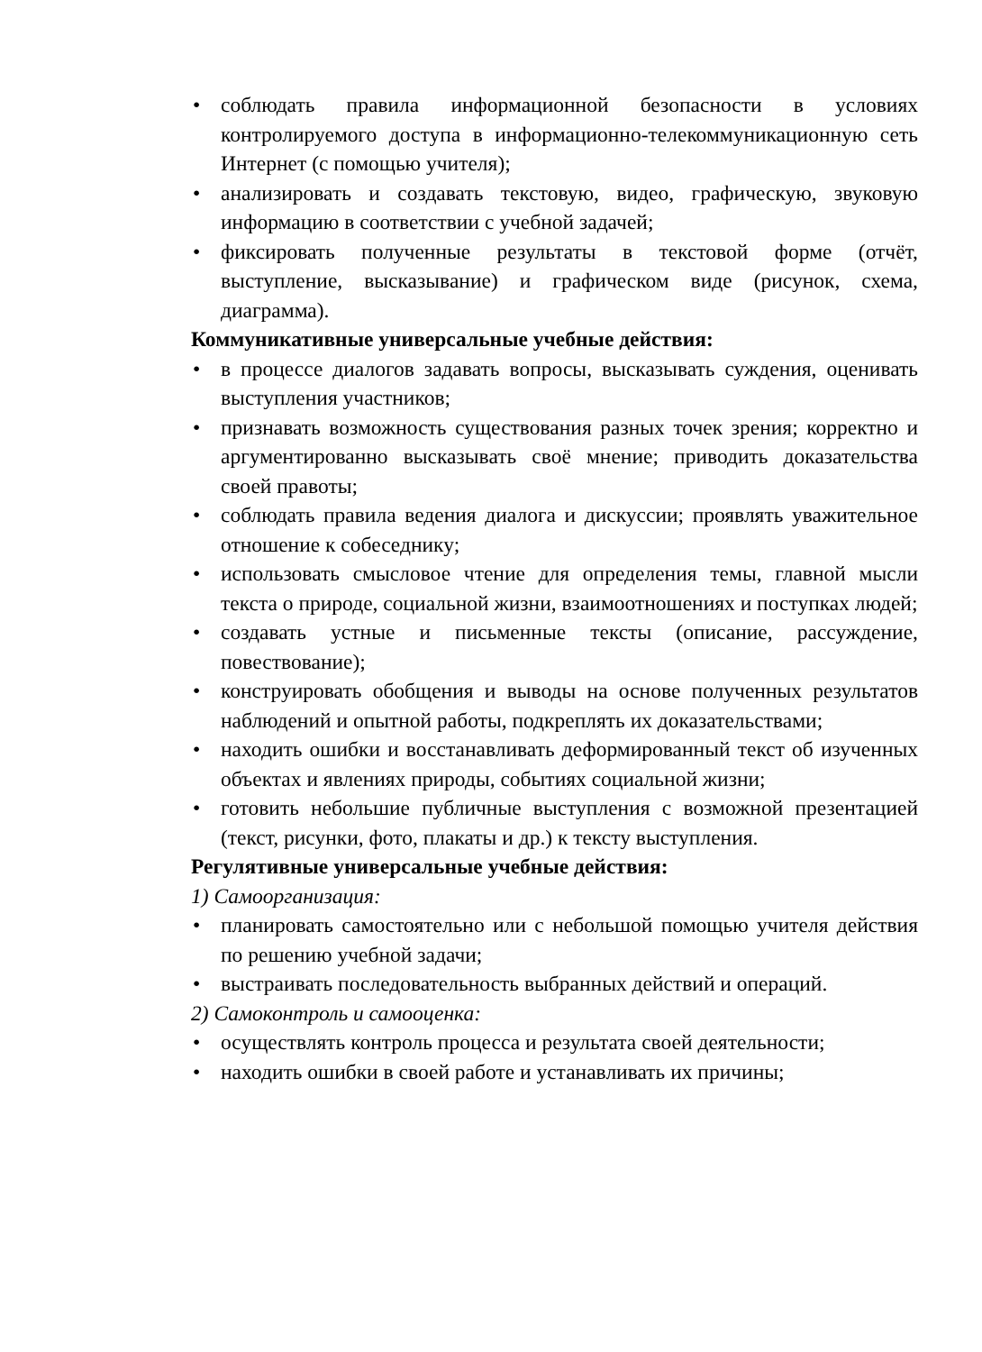• соблюдать правила информационной безопасности в условиях контролируемого доступа в информационно-телекоммуникационную сеть Интернет (с помощью учителя);
• анализировать и создавать текстовую, видео, графическую, звуковую информацию в соответствии с учебной задачей;
• фиксировать полученные результаты в текстовой форме (отчёт, выступление, высказывание) и графическом виде (рисунок, схема, диаграмма).
Коммуникативные универсальные учебные действия:
• в процессе диалогов задавать вопросы, высказывать суждения, оценивать выступления участников;
• признавать возможность существования разных точек зрения; корректно и аргументированно высказывать своё мнение; приводить доказательства своей правоты;
• соблюдать правила ведения диалога и дискуссии; проявлять уважительное отношение к собеседнику;
• использовать смысловое чтение для определения темы, главной мысли текста о природе, социальной жизни, взаимоотношениях и поступках людей;
• создавать устные и письменные тексты (описание, рассуждение, повествование);
• конструировать обобщения и выводы на основе полученных результатов наблюдений и опытной работы, подкреплять их доказательствами;
• находить ошибки и восстанавливать деформированный текст об изученных объектах и явлениях природы, событиях социальной жизни;
• готовить небольшие публичные выступления с возможной презентацией (текст, рисунки, фото, плакаты и др.) к тексту выступления.
Регулятивные универсальные учебные действия:
1) Самоорганизация:
• планировать самостоятельно или с небольшой помощью учителя действия по решению учебной задачи;
• выстраивать последовательность выбранных действий и операций.
2) Самоконтроль и самооценка:
• осуществлять контроль процесса и результата своей деятельности;
• находить ошибки в своей работе и устанавливать их причины;